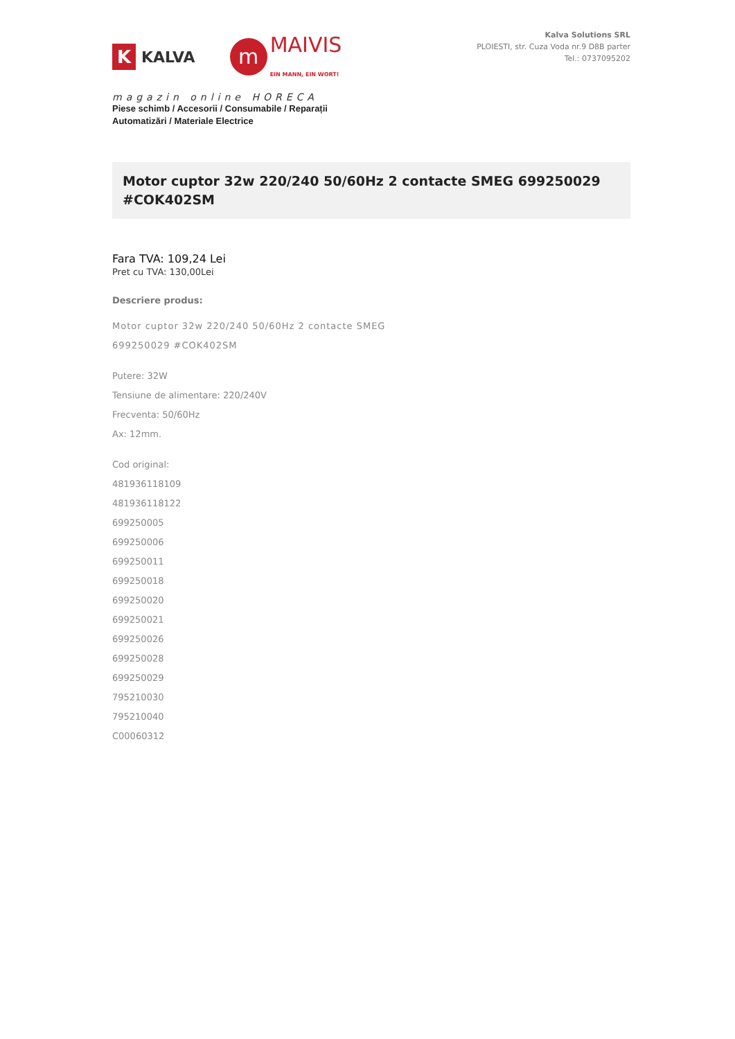K KALVA
m MAIVIS
EIN MANN, EIN WORT!
magazin online HORECA
Piese schimb / Accesorii / Consumabile / Reparații
Automatizări / Materiale Electrice
Kalva Solutions SRL
PLOIESTI, str. Cuza Voda nr.9 D8B parter
Tel.: 0737095202
Motor cuptor 32w 220/240 50/60Hz 2 contacte SMEG 699250029 #COK402SM
Fara TVA: 109,24 Lei
Pret cu TVA: 130,00Lei
Descriere produs:
Motor cuptor 32w 220/240 50/60Hz 2 contacte SMEG
699250029 #COK402SM
Putere: 32W
Tensiune de alimentare: 220/240V
Frecventa: 50/60Hz
Ax: 12mm.
Cod original:
481936118109
481936118122
699250005
699250006
699250011
699250018
699250020
699250021
699250026
699250028
699250029
795210030
795210040
C00060312